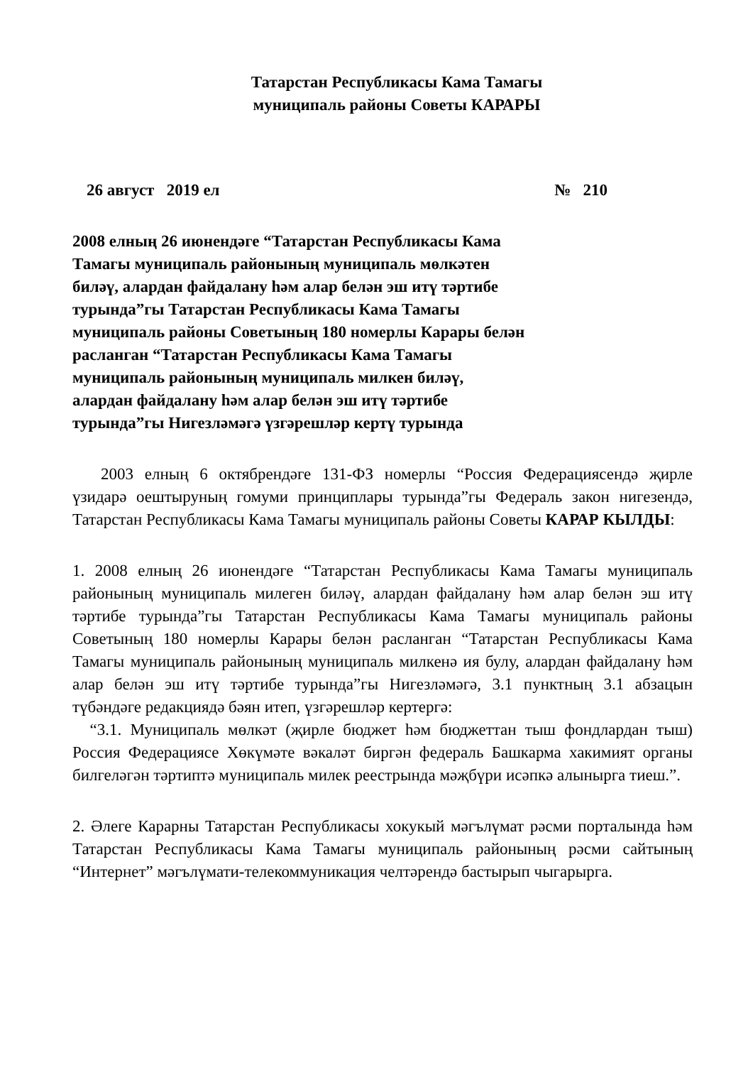Татарстан Республикасы Кама Тамагы
муниципаль районы Советы КАРАРЫ
26 август 2019 ел № 210
2008 елның 26 июнендәге “Татарстан Республикасы Кама Тамагы муниципаль районының муниципаль мөлкәтен биләү, алардан файдалану һәм алар белән эш итү тәртибе турында”гы Татарстан Республикасы Кама Тамагы муниципаль районы Советының 180 номерлы Карары белән расланган “Татарстан Республикасы Кама Тамагы муниципаль районының муниципаль милкен биләү, алардан файдалану һәм алар белән эш итү тәртибе турында”гы Нигезләмәгә үзгәрешләр кертү турында
2003 елның 6 октябрендәге 131-ФЗ номерлы “Россия Федерациясендә җирле үзидарә оештыруның гомуми принциплары турында”гы Федераль закон нигезендә, Татарстан Республикасы Кама Тамагы муниципаль районы Советы КАРАР КЫЛДЫ:
1. 2008 елның 26 июнендәге “Татарстан Республикасы Кама Тамагы муниципаль районының муниципаль милеген биләү, алардан файдалану һәм алар белән эш итү тәртибе турында”гы Татарстан Республикасы Кама Тамагы муниципаль районы Советының 180 номерлы Карары белән расланган “Татарстан Республикасы Кама Тамагы муниципаль районының муниципаль милкенә ия булу, алардан файдалану һәм алар белән эш итү тәртибе турында”гы Нигезләмәгә, 3.1 пунктның 3.1 абзацын түбәндәге редакциядә бәян итеп, үзгәрешләр кертергә:
“3.1. Муниципаль мөлкәт (җирле бюджет һәм бюджеттан тыш фондлардан тыш) Россия Федерациясе Хөкүмәте вәкаләт биргән федераль Башкарма хакимият органы билгеләгән тәртиптә муниципаль милек реестрында мәҗбүри исәпкә алынырга тиеш.”.
2. Әлеге Карарны Татарстан Республикасы хокукый мәгълүмат рәсми порталында һәм Татарстан Республикасы Кама Тамагы муниципаль районының рәсми сайтының “Интернет” мәгълүмати-телекоммуникация челтәрендә бастырып чыгарырга.